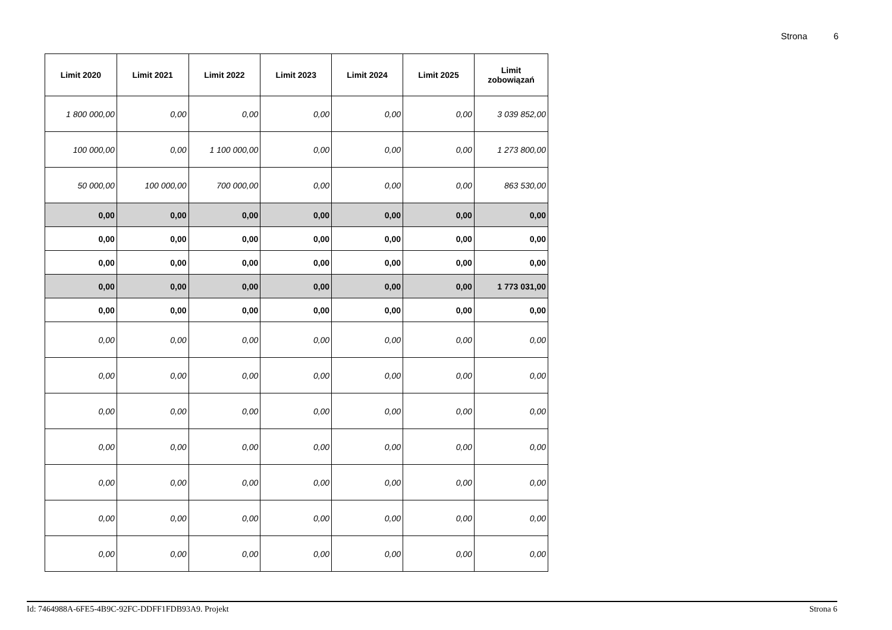Strona 6
| Limit 2020 | Limit 2021 | Limit 2022 | Limit 2023 | Limit 2024 | Limit 2025 | Limit zobowiązań |
| --- | --- | --- | --- | --- | --- | --- |
| 1 800 000,00 | 0,00 | 0,00 | 0,00 | 0,00 | 0,00 | 3 039 852,00 |
| 100 000,00 | 0,00 | 1 100 000,00 | 0,00 | 0,00 | 0,00 | 1 273 800,00 |
| 50 000,00 | 100 000,00 | 700 000,00 | 0,00 | 0,00 | 0,00 | 863 530,00 |
| 0,00 | 0,00 | 0,00 | 0,00 | 0,00 | 0,00 | 0,00 |
| 0,00 | 0,00 | 0,00 | 0,00 | 0,00 | 0,00 | 0,00 |
| 0,00 | 0,00 | 0,00 | 0,00 | 0,00 | 0,00 | 0,00 |
| 0,00 | 0,00 | 0,00 | 0,00 | 0,00 | 0,00 | 1 773 031,00 |
| 0,00 | 0,00 | 0,00 | 0,00 | 0,00 | 0,00 | 0,00 |
| 0,00 | 0,00 | 0,00 | 0,00 | 0,00 | 0,00 | 0,00 |
| 0,00 | 0,00 | 0,00 | 0,00 | 0,00 | 0,00 | 0,00 |
| 0,00 | 0,00 | 0,00 | 0,00 | 0,00 | 0,00 | 0,00 |
| 0,00 | 0,00 | 0,00 | 0,00 | 0,00 | 0,00 | 0,00 |
| 0,00 | 0,00 | 0,00 | 0,00 | 0,00 | 0,00 | 0,00 |
| 0,00 | 0,00 | 0,00 | 0,00 | 0,00 | 0,00 | 0,00 |
| 0,00 | 0,00 | 0,00 | 0,00 | 0,00 | 0,00 | 0,00 |
Id: 7464988A-6FE5-4B9C-92FC-DDFF1FDB93A9. Projekt Strona 6